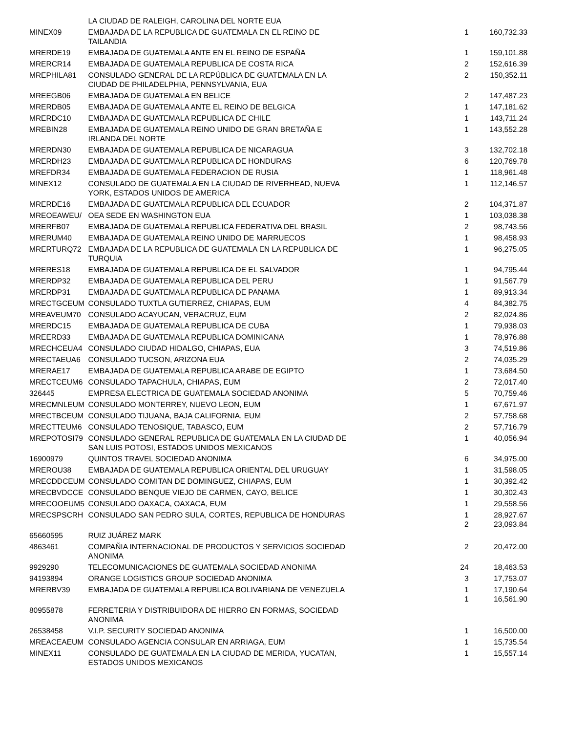| | LA CIUDAD DE RALEIGH, CAROLINA DEL NORTE EUA | | |
| MINEX09 | EMBAJADA DE LA REPUBLICA DE GUATEMALA EN EL REINO DE TAILANDIA | 1 | 160,732.33 |
| MRERDE19 | EMBAJADA DE GUATEMALA ANTE EN EL REINO DE ESPAÑA | 1 | 159,101.88 |
| MRERCR14 | EMBAJADA DE GUATEMALA REPUBLICA DE COSTA RICA | 2 | 152,616.39 |
| MREPHILA81 | CONSULADO GENERAL DE LA REPÚBLICA DE GUATEMALA EN LA CIUDAD DE PHILADELPHIA, PENNSYLVANIA, EUA | 2 | 150,352.11 |
| MREEGB06 | EMBAJADA DE GUATEMALA EN BELICE | 2 | 147,487.23 |
| MRERDB05 | EMBAJADA DE GUATEMALA ANTE EL REINO DE BELGICA | 1 | 147,181.62 |
| MRERDC10 | EMBAJADA DE GUATEMALA REPUBLICA DE CHILE | 1 | 143,711.24 |
| MREBIN28 | EMBAJADA DE GUATEMALA REINO UNIDO DE GRAN BRETAÑA E IRLANDA DEL NORTE | 1 | 143,552.28 |
| MRERDN30 | EMBAJADA DE GUATEMALA REPUBLICA DE NICARAGUA | 3 | 132,702.18 |
| MRERDH23 | EMBAJADA DE GUATEMALA REPUBLICA DE HONDURAS | 6 | 120,769.78 |
| MREFDR34 | EMBAJADA DE GUATEMALA FEDERACION DE RUSIA | 1 | 118,961.48 |
| MINEX12 | CONSULADO DE GUATEMALA EN LA CIUDAD DE RIVERHEAD, NUEVA YORK, ESTADOS UNIDOS DE AMERICA | 1 | 112,146.57 |
| MRERDE16 | EMBAJADA DE GUATEMALA REPUBLICA DEL ECUADOR | 2 | 104,371.87 |
| MREOEAWEU/ | OEA SEDE EN WASHINGTON EUA | 1 | 103,038.38 |
| MRERFB07 | EMBAJADA DE GUATEMALA REPUBLICA FEDERATIVA DEL BRASIL | 2 | 98,743.56 |
| MRERUM40 | EMBAJADA DE GUATEMALA REINO UNIDO DE MARRUECOS | 1 | 98,458.93 |
| MRERTURQ72 | EMBAJADA DE LA REPUBLICA DE GUATEMALA EN LA REPUBLICA DE TURQUIA | 1 | 96,275.05 |
| MRERES18 | EMBAJADA DE GUATEMALA REPUBLICA DE EL SALVADOR | 1 | 94,795.44 |
| MRERDP32 | EMBAJADA DE GUATEMALA REPUBLICA DEL PERU | 1 | 91,567.79 |
| MRERDP31 | EMBAJADA DE GUATEMALA REPUBLICA DE PANAMA | 1 | 89,913.34 |
| MRECTGCEUM | CONSULADO TUXTLA GUTIERREZ, CHIAPAS, EUM | 4 | 84,382.75 |
| MREAVEUM70 | CONSULADO ACAYUCAN, VERACRUZ, EUM | 2 | 82,024.86 |
| MRERDC15 | EMBAJADA DE GUATEMALA REPUBLICA DE CUBA | 1 | 79,938.03 |
| MREERD33 | EMBAJADA DE GUATEMALA REPUBLICA DOMINICANA | 1 | 78,976.88 |
| MRECHCEUA4 | CONSULADO CIUDAD HIDALGO, CHIAPAS, EUA | 3 | 74,519.86 |
| MRECTAEUA6 | CONSULADO TUCSON, ARIZONA EUA | 2 | 74,035.29 |
| MRERAE17 | EMBAJADA DE GUATEMALA REPUBLICA ARABE DE EGIPTO | 1 | 73,684.50 |
| MRECTCEUM6 | CONSULADO TAPACHULA, CHIAPAS, EUM | 2 | 72,017.40 |
| 326445 | EMPRESA ELECTRICA DE GUATEMALA SOCIEDAD ANONIMA | 5 | 70,759.46 |
| MRECMNLEUM | CONSULADO MONTERREY, NUEVO LEON, EUM | 1 | 67,671.97 |
| MRECTBCEUM | CONSULADO TIJUANA, BAJA CALIFORNIA, EUM | 2 | 57,758.68 |
| MRECTTEUM6 | CONSULADO TENOSIQUE, TABASCO, EUM | 2 | 57,716.79 |
| MREPOTOSI79 | CONSULADO GENERAL REPUBLICA DE GUATEMALA EN LA CIUDAD DE SAN LUIS POTOSI, ESTADOS UNIDOS MEXICANOS | 1 | 40,056.94 |
| 16900979 | QUINTOS TRAVEL SOCIEDAD ANONIMA | 6 | 34,975.00 |
| MREROU38 | EMBAJADA DE GUATEMALA REPUBLICA ORIENTAL DEL URUGUAY | 1 | 31,598.05 |
| MRECDDCEUM | CONSULADO COMITAN DE DOMINGUEZ, CHIAPAS, EUM | 1 | 30,392.42 |
| MRECBVDCCE | CONSULADO BENQUE VIEJO DE CARMEN, CAYO, BELICE | 1 | 30,302.43 |
| MRECOOEUM5 | CONSULADO OAXACA, OAXACA, EUM | 1 | 29,558.56 |
| MRECSPSCRH | CONSULADO SAN PEDRO SULA, CORTES, REPUBLICA DE HONDURAS | 1 2 | 28,927.67 23,093.84 |
| 65660595 | RUIZ JUÁREZ MARK | | |
| 4863461 | COMPAÑIA INTERNACIONAL DE PRODUCTOS Y SERVICIOS SOCIEDAD ANONIMA | 2 | 20,472.00 |
| 9929290 | TELECOMUNICACIONES DE GUATEMALA SOCIEDAD ANONIMA | 24 | 18,463.53 |
| 94193894 | ORANGE LOGISTICS GROUP SOCIEDAD ANONIMA | 3 | 17,753.07 |
| MRERBV39 | EMBAJADA DE GUATEMALA REPUBLICA BOLIVARIANA DE VENEZUELA | 1 1 | 17,190.64 16,561.90 |
| 80955878 | FERRETERIA Y DISTRIBUIDORA DE HIERRO EN FORMAS, SOCIEDAD ANONIMA | | |
| 26538458 | V.I.P. SECURITY SOCIEDAD ANONIMA | 1 | 16,500.00 |
| MREACEAEUM | CONSULADO AGENCIA CONSULAR EN ARRIAGA, EUM | 1 | 15,735.54 |
| MINEX11 | CONSULADO DE GUATEMALA EN LA CIUDAD DE MERIDA, YUCATAN, ESTADOS UNIDOS MEXICANOS | 1 | 15,557.14 |